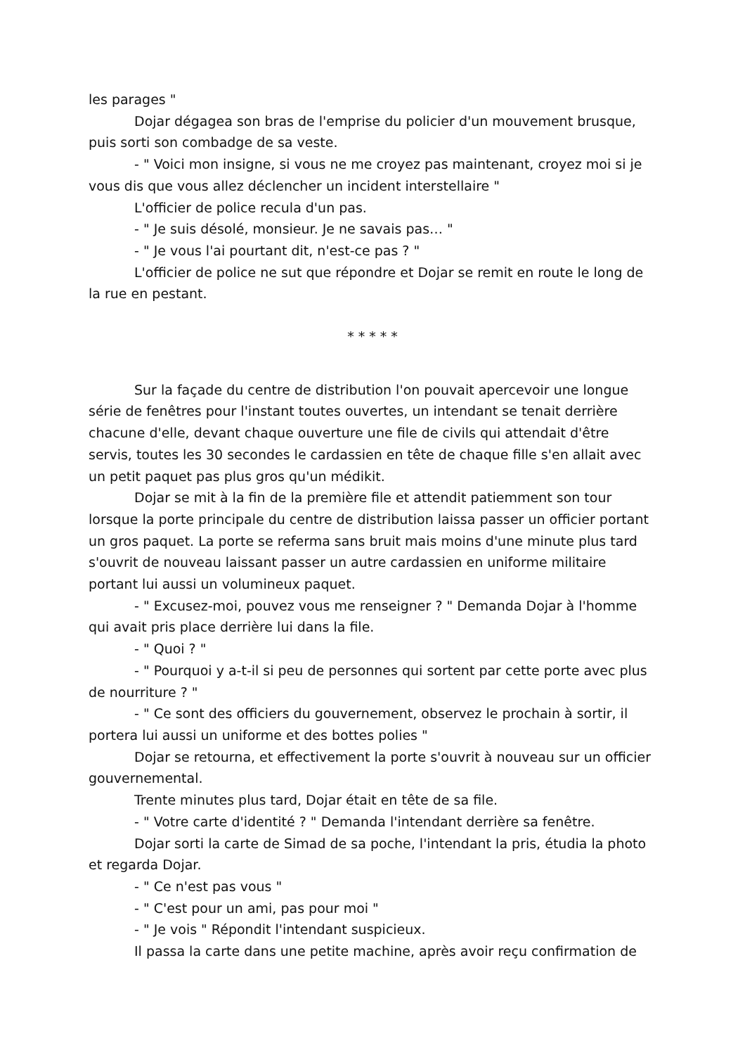les parages "
Dojar dégagea son bras de l'emprise du policier d'un mouvement brusque, puis sorti son combadge de sa veste.
- " Voici mon insigne, si vous ne me croyez pas maintenant, croyez moi si je vous dis que vous allez déclencher un incident interstellaire "
L'officier de police recula d'un pas.
- " Je suis désolé, monsieur. Je ne savais pas… "
- " Je vous l'ai pourtant dit, n'est-ce pas ? "
L'officier de police ne sut que répondre et Dojar se remit en route le long de la rue en pestant.
* * * * *
Sur la façade du centre de distribution l'on pouvait apercevoir une longue série de fenêtres pour l'instant toutes ouvertes, un intendant se tenait derrière chacune d'elle, devant chaque ouverture une file de civils qui attendait d'être servis, toutes les 30 secondes le cardassien en tête de chaque fille s'en allait avec un petit paquet pas plus gros qu'un médikit.
Dojar se mit à la fin de la première file et attendit patiemment son tour lorsque la porte principale du centre de distribution laissa passer un officier portant un gros paquet. La porte se referma sans bruit mais moins d'une minute plus tard s'ouvrit de nouveau laissant passer un autre cardassien en uniforme militaire portant lui aussi un volumineux paquet.
- " Excusez-moi, pouvez vous me renseigner ? " Demanda Dojar à l'homme qui avait pris place derrière lui dans la file.
- " Quoi ? "
- " Pourquoi y a-t-il si peu de personnes qui sortent par cette porte avec plus de nourriture ? "
- " Ce sont des officiers du gouvernement, observez le prochain à sortir, il portera lui aussi un uniforme et des bottes polies "
Dojar se retourna, et effectivement la porte s'ouvrit à nouveau sur un officier gouvernemental.
Trente minutes plus tard, Dojar était en tête de sa file.
- " Votre carte d'identité ? " Demanda l'intendant derrière sa fenêtre.
Dojar sorti la carte de Simad de sa poche, l'intendant la pris, étudia la photo et regarda Dojar.
- " Ce n'est pas vous "
- " C'est pour un ami, pas pour moi "
- " Je vois " Répondit l'intendant suspicieux.
Il passa la carte dans une petite machine, après avoir reçu confirmation de